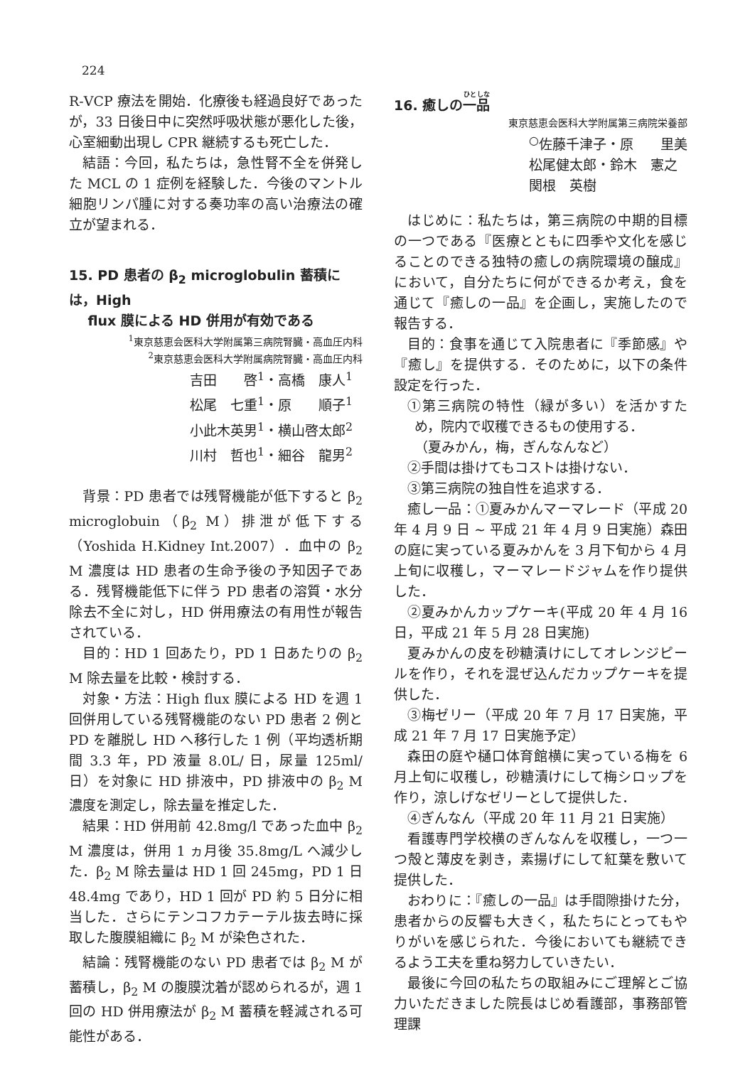224
R‑VCP 療法を開始．化療後も経過良好であったが，33 日後日中に突然呼吸状態が悪化した後，心室細動出現し CPR 継続するも死亡した．
結語：今回，私たちは，急性腎不全を併発した MCL の 1 症例を経験した．今後のマントル細胞リンパ腫に対する奏功率の高い治療法の確立が望まれる．
15. PD 患者の β<sub>2</sub> microglobulin 蓄積には，High
flux 膜による HD 併用が有効である
<sup>1</sup> 東京慈恵会医科大学附属第三病院腎臓・高血圧内科
<sup>2</sup> 東京慈恵会医科大学附属病院腎臓・高血圧内科
吉田　　啓<sup>1</sup>・高橋　康人<sup>1</sup>
松尾　七重<sup>1</sup>・原　　順子<sup>1</sup>
小此木英男<sup>1</sup>・横山啓太郎<sup>2</sup>
川村　哲也<sup>1</sup>・細谷　龍男<sup>2</sup>
背景：PD 患者では残腎機能が低下すると β<sub>2</sub> microglobuin（β<sub>2</sub> M）排泄が低下する（Yoshida H.Kidney Int.2007）．血中の β<sub>2</sub> M 濃度は HD 患者の生命予後の予知因子である．残腎機能低下に伴う PD 患者の溶質・水分除去不全に対し，HD 併用療法の有用性が報告されている．
目的：HD 1 回あたり，PD 1 日あたりの β<sub>2</sub> M 除去量を比較・検討する．
対象・方法：High flux 膜による HD を週 1 回併用している残腎機能のない PD 患者 2 例と PD を離脱し HD へ移行した 1 例（平均透析期間 3.3 年，PD 液量 8.0L/ 日，尿量 125ml/ 日）を対象に HD 排液中，PD 排液中の β<sub>2</sub> M 濃度を測定し，除去量を推定した．
結果：HD 併用前 42.8mg/l であった血中 β<sub>2</sub> M 濃度は，併用 1 ヵ月後 35.8mg/L へ減少した．β<sub>2</sub> M 除去量は HD 1 回 245mg，PD 1 日 48.4mg であり，HD 1 回が PD 約 5 日分に相当した．さらにテンコフカテーテル抜去時に採取した腹膜組織に β<sub>2</sub> M が染色された．
結論：残腎機能のない PD 患者では β<sub>2</sub> M が蓄積し，β<sub>2</sub> M の腹膜沈着が認められるが，週 1 回の HD 併用療法が β<sub>2</sub> M 蓄積を軽減される可能性がある．
16. 癒しの一品
東京慈恵会医科大学附属第三病院栄養部
<sup>○</sup>佐藤千津子・原　　里美
松尾健太郎・鈴木　憲之
関根　英樹
はじめに：私たちは，第三病院の中期的目標の一つである『医療とともに四季や文化を感じることのできる独特の癒しの病院環境の醸成』において，自分たちに何ができるか考え，食を通じて『癒しの一品』を企画し，実施したので報告する．
目的：食事を通じて入院患者に『季節感』や『癒し』を提供する．そのために，以下の条件設定を行った．
①第三病院の特性（緑が多い）を活かすため，院内で収穫できるもの使用する．
（夏みかん，梅，ぎんなんなど）
②手間は掛けてもコストは掛けない．
③第三病院の独自性を追求する．
癒し一品：①夏みかんマーマレード（平成 20 年 4 月 9 日 ~ 平成 21 年 4 月 9 日実施）森田の庭に実っている夏みかんを 3 月下旬から 4 月上旬に収穫し，マーマレードジャムを作り提供した．
②夏みかんカップケーキ(平成 20 年 4 月 16 日，平成 21 年 5 月 28 日実施)
夏みかんの皮を砂糖漬けにしてオレンジピールを作り，それを混ぜ込んだカップケーキを提供した．
③梅ゼリー（平成 20 年 7 月 17 日実施，平成 21 年 7 月 17 日実施予定）
森田の庭や樋口体育館横に実っている梅を 6 月上旬に収穫し，砂糖漬けにして梅シロップを作り，涼しげなゼリーとして提供した．
④ぎんなん（平成 20 年 11 月 21 日実施）
看護専門学校横のぎんなんを収穫し，一つ一つ殻と薄皮を剥き，素揚げにして紅葉を敷いて提供した．
おわりに：『癒しの一品』は手間隙掛けた分，患者からの反響も大きく，私たちにとってもやりがいを感じられた．今後においても継続できるよう工夫を重ね努力していきたい．
最後に今回の私たちの取組みにご理解とご協力いただきました院長はじめ看護部，事務部管理課